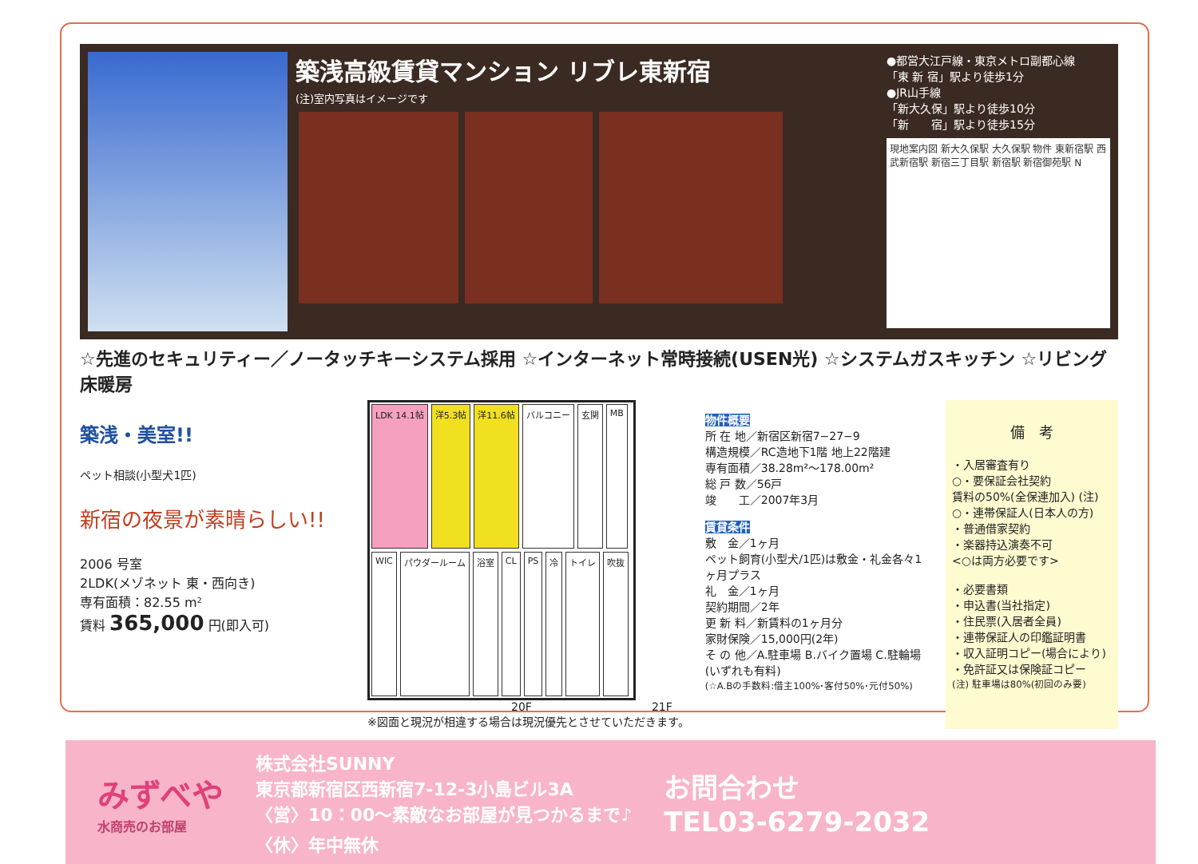築浅高級賃貸マンション リブレ東新宿
(注)室内写真はイメージです
●都営大江戸線・東京メトロ副都心線
「東 新 宿」駅より徒歩1分
●JR山手線
「新大久保」駅より徒歩10分
「新　　宿」駅より徒歩15分
現地案内図 新大久保駅 大久保駅 物件 東新宿駅 西武新宿駅 新宿三丁目駅 新宿駅 新宿御苑駅 N
☆先進のセキュリティー／ノータッチキーシステム採用 ☆インターネット常時接続(USEN光) ☆システムガスキッチン ☆リビング床暖房
築浅・美室!!
ペット相談(小型犬1匹)
新宿の夜景が素晴らしい!!
2006 号室
2LDK(メゾネット 東・西向き)
専有面積：82.55 m²
賃料 365,000 円(即入可)
LDK 14.1帖
洋5.3帖
洋11.6帖
バルコニー
玄関
MB
WIC
パウダールーム
浴室
CL
PS
冷
トイレ
吹抜
20F 21F
※図面と現況が相違する場合は現況優先とさせていただきます。
物件概要
所 在 地／新宿区新宿7−27−9
構造規模／RC造地下1階 地上22階建
専有面積／38.28m²〜178.00m²
総 戸 数／56戸
竣　　工／2007年3月
賃貸条件
敷　金／1ヶ月
ペット飼育(小型犬/1匹)は敷金・礼金各々1ヶ月プラス
礼　金／1ヶ月
契約期間／2年
更 新 料／新賃料の1ヶ月分
家財保険／15,000円(2年)
そ の 他／A.駐車場 B.バイク置場 C.駐輪場(いずれも有料)
(☆A.Bの手数料:借主100%･客付50%･元付50%)
備　考
・入居審査有り
○・要保証会社契約
賃料の50%(全保連加入) (注)
○・連帯保証人(日本人の方)
・普通借家契約
・楽器持込演奏不可
<○は両方必要です>
・必要書類
・申込書(当社指定)
・住民票(入居者全員)
・連帯保証人の印鑑証明書
・収入証明コピー(場合により)
・免許証又は保険証コピー
(注) 駐車場は80%(初回のみ要)
みずべや
水商売のお部屋
株式会社SUNNY
東京都新宿区西新宿7-12-3小島ビル3A
〈営〉10：00〜素敵なお部屋が見つかるまで♪
〈休〉年中無休
お問合わせ
TEL03-6279-2032